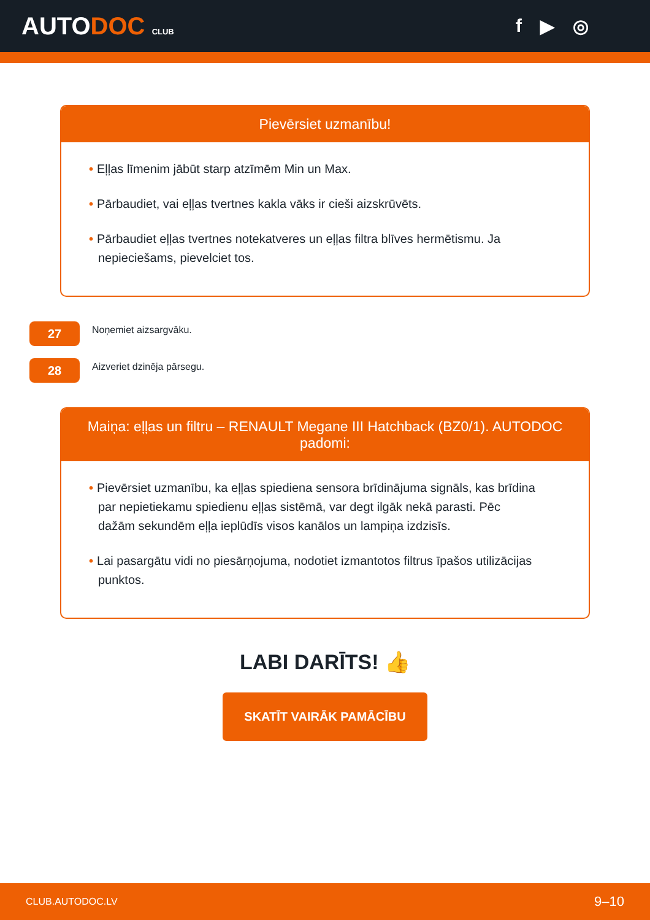AUTODOC CLUB
f ▶ ◎
Pievērsiet uzmanību!
• Eļļas līmenim jābūt starp atzīmēm Min un Max.
• Pārbaudiet, vai eļļas tvertnes kakla vāks ir cieši aizskrūvēts.
• Pārbaudiet eļļas tvertnes notekatveres un eļļas filtra blīves hermētismu. Ja nepieciešams, pievelciet tos.
27
Noņemiet aizsargvāku.
28
Aizveriet dzinēja pārsegu.
Maiņa: eļļas un filtru – RENAULT Megane III Hatchback (BZ0/1). AUTODOC padomi:
• Pievērsiet uzmanību, ka eļļas spiediena sensora brīdinājuma signāls, kas brīdina par nepietiekamu spiedienu eļļas sistēmā, var degt ilgāk nekā parasti. Pēc dažām sekundēm eļļa ieplūdīs visos kanālos un lampiņa izdzisīs.
• Lai pasargātu vidi no piesārņojuma, nodotiet izmantotos filtrus īpašos utilizācijas punktos.
LABI DARĪTS! 👍
SKATĪT VAIRĀK PAMĀCĪBU
CLUB.AUTODOC.LV 9–10